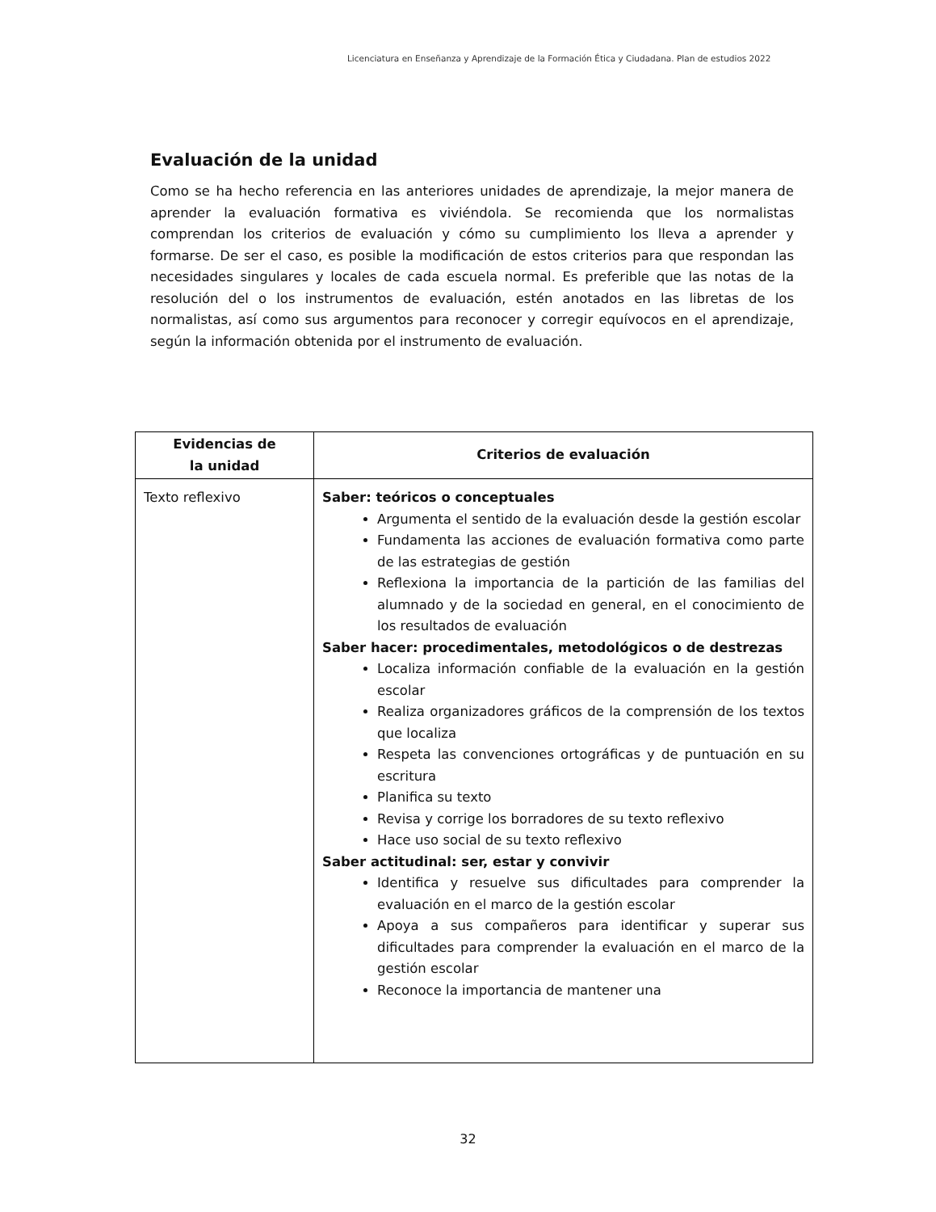Licenciatura en Enseñanza y Aprendizaje de la Formación Ética y Ciudadana. Plan de estudios 2022
Evaluación de la unidad
Como se ha hecho referencia en las anteriores unidades de aprendizaje, la mejor manera de aprender la evaluación formativa es viviéndola. Se recomienda que los normalistas comprendan los criterios de evaluación y cómo su cumplimiento los lleva a aprender y formarse. De ser el caso, es posible la modificación de estos criterios para que respondan las necesidades singulares y locales de cada escuela normal. Es preferible que las notas de la resolución del o los instrumentos de evaluación, estén anotados en las libretas de los normalistas, así como sus argumentos para reconocer y corregir equívocos en el aprendizaje, según la información obtenida por el instrumento de evaluación.
| Evidencias de la unidad | Criterios de evaluación |
| --- | --- |
| Texto reflexivo | Saber: teóricos o conceptuales Argumenta el sentido de la evaluación desde la gestión escolar Fundamenta las acciones de evaluación formativa como parte de las estrategias de gestión Reflexiona la importancia de la partición de las familias del alumnado y de la sociedad en general, en el conocimiento de los resultados de evaluación Saber hacer: procedimentales, metodológicos o de destrezas Localiza información confiable de la evaluación en la gestión escolar Realiza organizadores gráficos de la comprensión de los textos que localiza Respeta las convenciones ortográficas y de puntuación en su escritura Planifica su texto Revisa y corrige los borradores de su texto reflexivo Hace uso social de su texto reflexivo Saber actitudinal: ser, estar y convivir Identifica y resuelve sus dificultades para comprender la evaluación en el marco de la gestión escolar Apoya a sus compañeros para identificar y superar sus dificultades para comprender la evaluación en el marco de la gestión escolar Reconoce la importancia de mantener una |
32